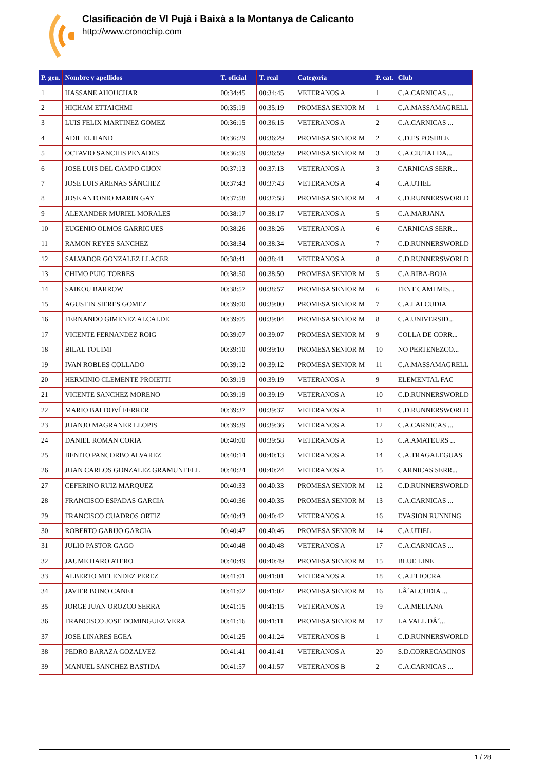Clasificación de VI Pujà i Baixà a la Montanya de Calicanto
http://www.cronochip.com
| P. gen. | Nombre y apellidos | T. oficial | T. real | Categoría | P. cat. | Club |
| --- | --- | --- | --- | --- | --- | --- |
| 1 | HASSANE AHOUCHAR | 00:34:45 | 00:34:45 | VETERANOS A | 1 | C.A.CARNICAS ... |
| 2 | HICHAM ETTAICHMI | 00:35:19 | 00:35:19 | PROMESA SENIOR M | 1 | C.A.MASSAMAGRELL |
| 3 | LUIS FELIX MARTINEZ GOMEZ | 00:36:15 | 00:36:15 | VETERANOS A | 2 | C.A.CARNICAS ... |
| 4 | ADIL EL HAND | 00:36:29 | 00:36:29 | PROMESA SENIOR M | 2 | C.D.ES POSIBLE |
| 5 | OCTAVIO SANCHIS PENADES | 00:36:59 | 00:36:59 | PROMESA SENIOR M | 3 | C.A.CIUTAT DA... |
| 6 | JOSE LUIS DEL CAMPO GIJON | 00:37:13 | 00:37:13 | VETERANOS A | 3 | CARNICAS SERR... |
| 7 | JOSE LUIS ARENAS SÁNCHEZ | 00:37:43 | 00:37:43 | VETERANOS A | 4 | C.A.UTIEL |
| 8 | JOSE ANTONIO MARIN GAY | 00:37:58 | 00:37:58 | PROMESA SENIOR M | 4 | C.D.RUNNERSWORLD |
| 9 | ALEXANDER MURIEL MORALES | 00:38:17 | 00:38:17 | VETERANOS A | 5 | C.A.MARJANA |
| 10 | EUGENIO OLMOS GARRIGUES | 00:38:26 | 00:38:26 | VETERANOS A | 6 | CARNICAS SERR... |
| 11 | RAMON REYES SANCHEZ | 00:38:34 | 00:38:34 | VETERANOS A | 7 | C.D.RUNNERSWORLD |
| 12 | SALVADOR GONZALEZ LLACER | 00:38:41 | 00:38:41 | VETERANOS A | 8 | C.D.RUNNERSWORLD |
| 13 | CHIMO PUIG TORRES | 00:38:50 | 00:38:50 | PROMESA SENIOR M | 5 | C.A.RIBA-ROJA |
| 14 | SAIKOU BARROW | 00:38:57 | 00:38:57 | PROMESA SENIOR M | 6 | FENT CAMI MIS... |
| 15 | AGUSTIN SIERES GOMEZ | 00:39:00 | 00:39:00 | PROMESA SENIOR M | 7 | C.A.LALCUDIA |
| 16 | FERNANDO GIMENEZ ALCALDE | 00:39:05 | 00:39:04 | PROMESA SENIOR M | 8 | C.A.UNIVERSID... |
| 17 | VICENTE FERNANDEZ ROIG | 00:39:07 | 00:39:07 | PROMESA SENIOR M | 9 | COLLA DE CORR... |
| 18 | BILAL TOUIMI | 00:39:10 | 00:39:10 | PROMESA SENIOR M | 10 | NO PERTENEZCO... |
| 19 | IVAN ROBLES COLLADO | 00:39:12 | 00:39:12 | PROMESA SENIOR M | 11 | C.A.MASSAMAGRELL |
| 20 | HERMINIO CLEMENTE PROIETTI | 00:39:19 | 00:39:19 | VETERANOS A | 9 | ELEMENTAL FAC |
| 21 | VICENTE SANCHEZ MORENO | 00:39:19 | 00:39:19 | VETERANOS A | 10 | C.D.RUNNERSWORLD |
| 22 | MARIO BALDOVÍ FERRER | 00:39:37 | 00:39:37 | VETERANOS A | 11 | C.D.RUNNERSWORLD |
| 23 | JUANJO MAGRANER LLOPIS | 00:39:39 | 00:39:36 | VETERANOS A | 12 | C.A.CARNICAS ... |
| 24 | DANIEL ROMAN CORIA | 00:40:00 | 00:39:58 | VETERANOS A | 13 | C.A.AMATEURS ... |
| 25 | BENITO PANCORBO ALVAREZ | 00:40:14 | 00:40:13 | VETERANOS A | 14 | C.A.TRAGALEGUAS |
| 26 | JUAN CARLOS GONZALEZ GRAMUNTELL | 00:40:24 | 00:40:24 | VETERANOS A | 15 | CARNICAS SERR... |
| 27 | CEFERINO RUIZ MARQUEZ | 00:40:33 | 00:40:33 | PROMESA SENIOR M | 12 | C.D.RUNNERSWORLD |
| 28 | FRANCISCO ESPADAS GARCIA | 00:40:36 | 00:40:35 | PROMESA SENIOR M | 13 | C.A.CARNICAS ... |
| 29 | FRANCISCO CUADROS ORTIZ | 00:40:43 | 00:40:42 | VETERANOS A | 16 | EVASION RUNNING |
| 30 | ROBERTO GARIJO GARCIA | 00:40:47 | 00:40:46 | PROMESA SENIOR M | 14 | C.A.UTIEL |
| 31 | JULIO PASTOR GAGO | 00:40:48 | 00:40:48 | VETERANOS A | 17 | C.A.CARNICAS ... |
| 32 | JAUME HARO ATERO | 00:40:49 | 00:40:49 | PROMESA SENIOR M | 15 | BLUE LINE |
| 33 | ALBERTO MELENDEZ PEREZ | 00:41:01 | 00:41:01 | VETERANOS A | 18 | C.A.ELIOCRA |
| 34 | JAVIER BONO CANET | 00:41:02 | 00:41:02 | PROMESA SENIOR M | 16 | LÂ´ALCUDIA ... |
| 35 | JORGE JUAN OROZCO SERRA | 00:41:15 | 00:41:15 | VETERANOS A | 19 | C.A.MELIANA |
| 36 | FRANCISCO JOSE DOMINGUEZ VERA | 00:41:16 | 00:41:11 | PROMESA SENIOR M | 17 | LA VALL DÂ´... |
| 37 | JOSE LINARES EGEA | 00:41:25 | 00:41:24 | VETERANOS B | 1 | C.D.RUNNERSWORLD |
| 38 | PEDRO BARAZA GOZALVEZ | 00:41:41 | 00:41:41 | VETERANOS A | 20 | S.D.CORRECAMINOS |
| 39 | MANUEL SANCHEZ BASTIDA | 00:41:57 | 00:41:57 | VETERANOS B | 2 | C.A.CARNICAS ... |
1 / 28